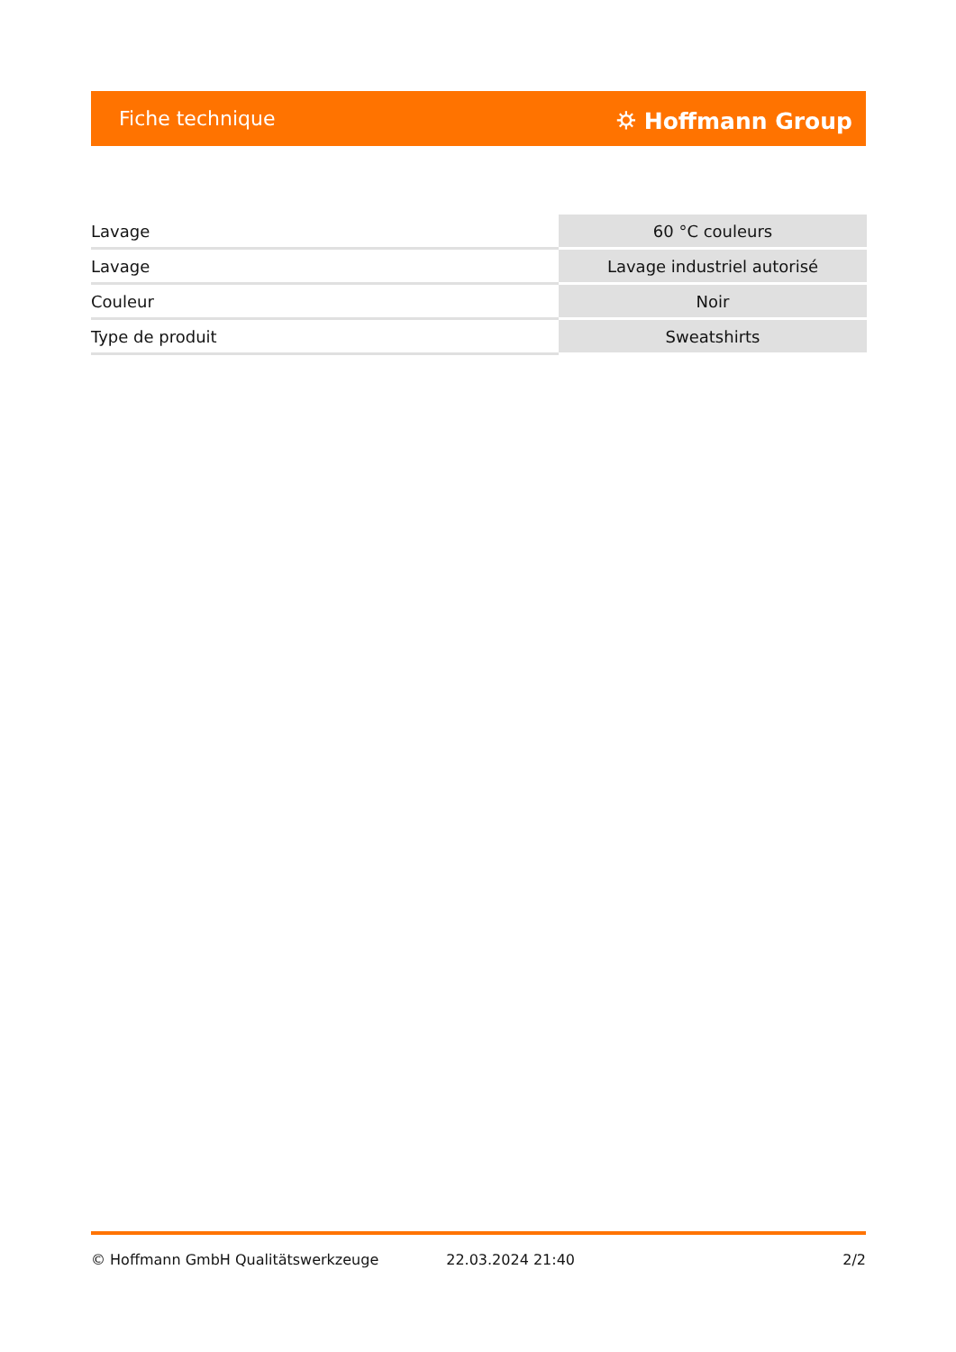Fiche technique ⛭ Hoffmann Group
| Lavage | 60 °C couleurs |
| Lavage | Lavage industriel autorisé |
| Couleur | Noir |
| Type de produit | Sweatshirts |
© Hoffmann GmbH Qualitätswerkzeuge 22.03.2024 21:40 2/2